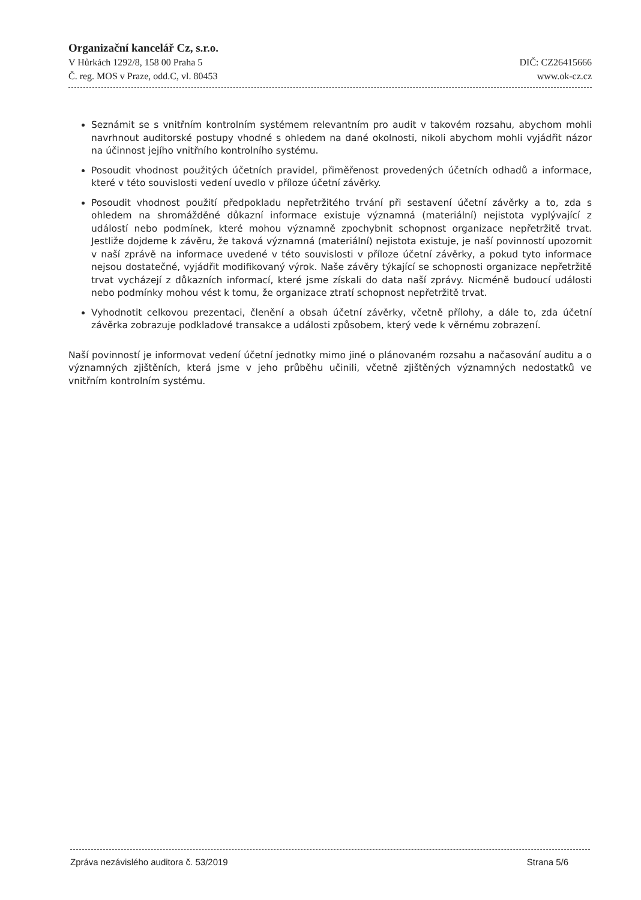Organizační kancelář Cz, s.r.o.
V Hůrkách 1292/8, 158 00 Praha 5 DIČ: CZ26415666
Č. reg. MOS v Praze, odd.C, vl. 80453 www.ok-cz.cz
Seznámit se s vnitřním kontrolním systémem relevantním pro audit v takovém rozsahu, abychom mohli navrhnout auditorské postupy vhodné s ohledem na dané okolnosti, nikoli abychom mohli vyjádřit názor na účinnost jejího vnitřního kontrolního systému.
Posoudit vhodnost použitých účetních pravidel, přiměřenost provedených účetních odhadů a informace, které v této souvislosti vedení uvedlo v příloze účetní závěrky.
Posoudit vhodnost použití předpokladu nepřetržitého trvání při sestavení účetní závěrky a to, zda s ohledem na shromážděné důkazní informace existuje významná (materiální) nejistota vyplývající z událostí nebo podmínek, které mohou významně zpochybnit schopnost organizace nepřetržitě trvat. Jestliže dojdeme k závěru, že taková významná (materiální) nejistota existuje, je naší povinností upozornit v naší zprávě na informace uvedené v této souvislosti v příloze účetní závěrky, a pokud tyto informace nejsou dostatečné, vyjádřit modifikovaný výrok. Naše závěry týkající se schopnosti organizace nepřetržitě trvat vycházejí z důkazních informací, které jsme získali do data naší zprávy. Nicméně budoucí události nebo podmínky mohou vést k tomu, že organizace ztratí schopnost nepřetržitě trvat.
Vyhodnotit celkovou prezentaci, členění a obsah účetní závěrky, včetně přílohy, a dále to, zda účetní závěrka zobrazuje podkladové transakce a události způsobem, který vede k věrnému zobrazení.
Naší povinností je informovat vedení účetní jednotky mimo jiné o plánovaném rozsahu a načasování auditu a o významných zjištěních, která jsme v jeho průběhu učinili, včetně zjištěných významných nedostatků ve vnitřním kontrolním systému.
Zpráva nezávislého auditora č. 53/2019 Strana 5/6